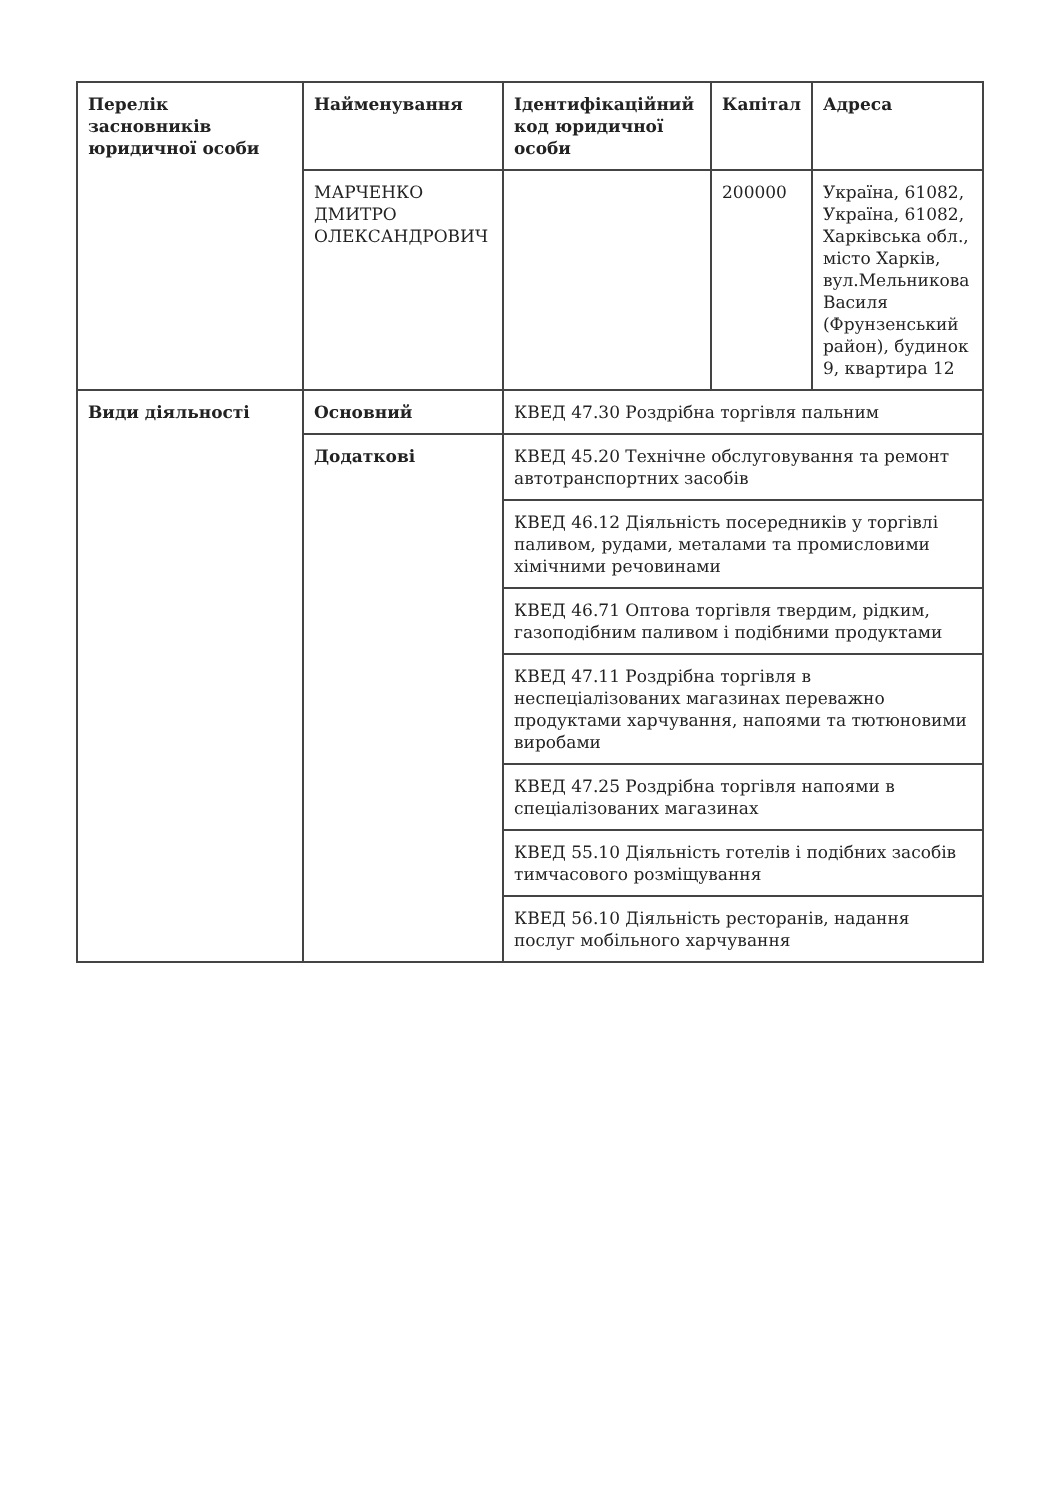| Перелік засновників юридичної особи | Найменування | Ідентифікаційний код юридичної особи | Капітал | Адреса |
| --- | --- | --- | --- | --- |
| | МАРЧЕНКО ДМИТРО ОЛЕКСАНДРОВИЧ | | 200000 | Україна, 61082, Україна, 61082, Харківська обл., місто Харків, вул.Мельникова Василя (Фрунзенський район), будинок 9, квартира 12 |
| Види діяльності | Основний | КВЕД 47.30 Роздрібна торгівля пальним | | |
| | Додаткові | КВЕД 45.20 Технічне обслуговування та ремонт автотранспортних засобів | | |
| | | КВЕД 46.12 Діяльність посередників у торгівлі паливом, рудами, металами та промисловими хімічними речовинами | | |
| | | КВЕД 46.71 Оптова торгівля твердим, рідким, газоподібним паливом і подібними продуктами | | |
| | | КВЕД 47.11 Роздрібна торгівля в неспеціалізованих магазинах переважно продуктами харчування, напоями та тютюновими виробами | | |
| | | КВЕД 47.25 Роздрібна торгівля напоями в спеціалізованих магазинах | | |
| | | КВЕД 55.10 Діяльність готелів і подібних засобів тимчасового розміщування | | |
| | | КВЕД 56.10 Діяльність ресторанів, надання послуг мобільного харчування | | |